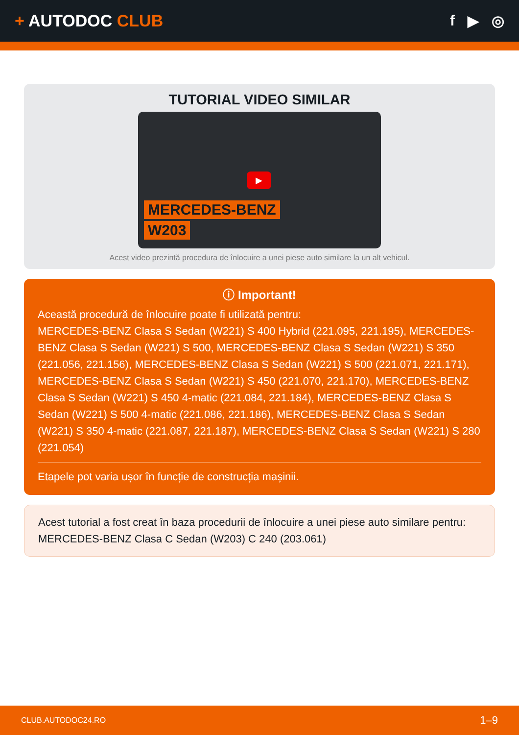+ AUTODOC CLUB f ▶ ◎
TUTORIAL VIDEO SIMILAR
▶
MERCEDES-BENZ
W203
Acest video prezintă procedura de înlocuire a unei piese auto similare la un alt vehicul.
ⓘ Important!
Această procedură de înlocuire poate fi utilizată pentru:
MERCEDES-BENZ Clasa S Sedan (W221) S 400 Hybrid (221.095, 221.195), MERCEDES-BENZ Clasa S Sedan (W221) S 500, MERCEDES-BENZ Clasa S Sedan (W221) S 350 (221.056, 221.156), MERCEDES-BENZ Clasa S Sedan (W221) S 500 (221.071, 221.171), MERCEDES-BENZ Clasa S Sedan (W221) S 450 (221.070, 221.170), MERCEDES-BENZ Clasa S Sedan (W221) S 450 4-matic (221.084, 221.184), MERCEDES-BENZ Clasa S Sedan (W221) S 500 4-matic (221.086, 221.186), MERCEDES-BENZ Clasa S Sedan (W221) S 350 4-matic (221.087, 221.187), MERCEDES-BENZ Clasa S Sedan (W221) S 280 (221.054)
Etapele pot varia ușor în funcție de construcția mașinii.
Acest tutorial a fost creat în baza procedurii de înlocuire a unei piese auto similare pentru: MERCEDES-BENZ Clasa C Sedan (W203) C 240 (203.061)
CLUB.AUTODOC24.RO 1–9